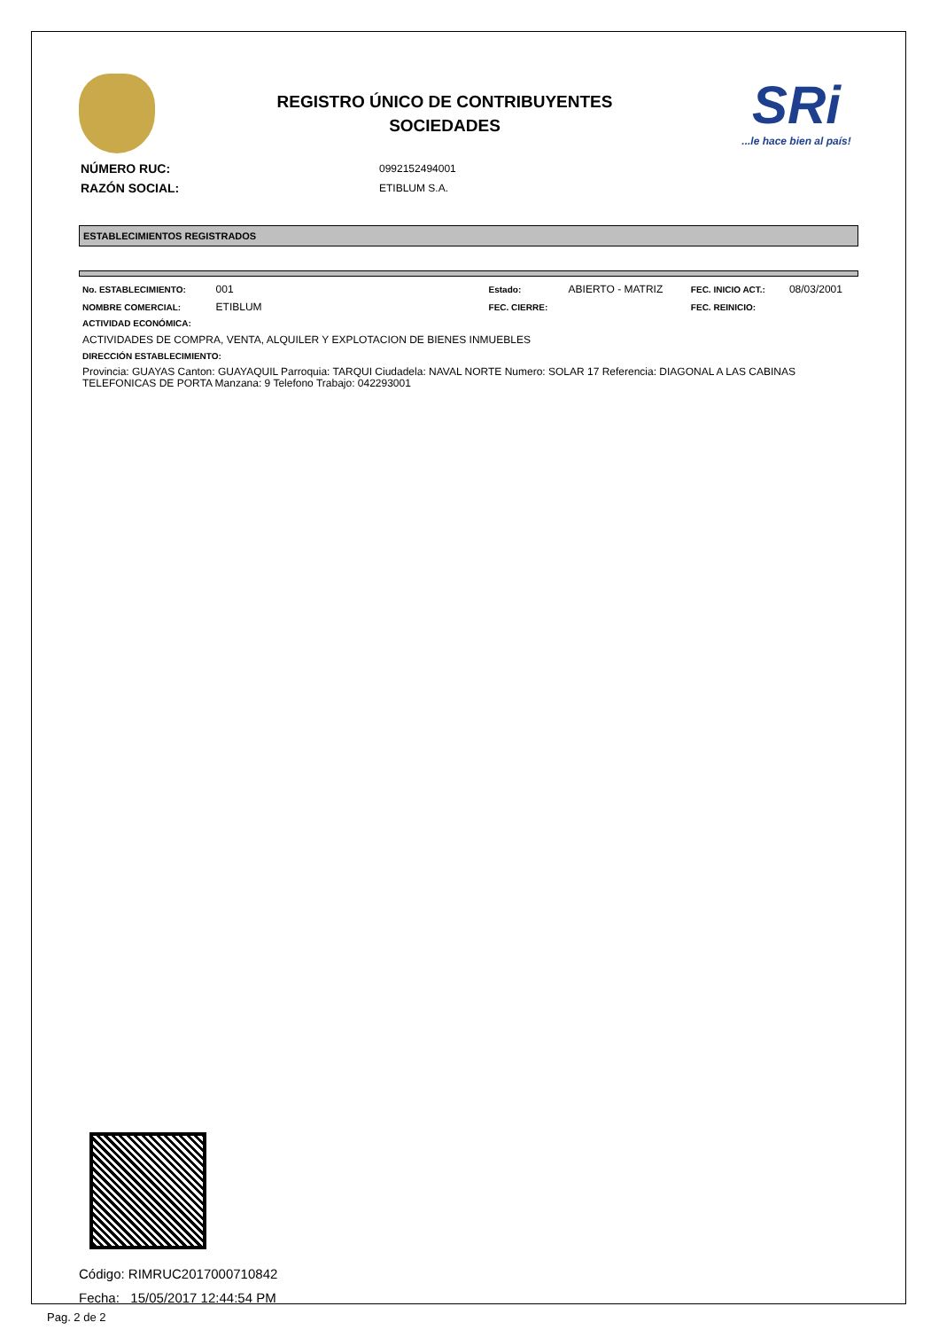REGISTRO ÚNICO DE CONTRIBUYENTES
SOCIEDADES
SRi...le hace bien al país!
| NÚMERO RUC: | 0992152494001 |
| RAZÓN SOCIAL: | ETIBLUM S.A. |
ESTABLECIMIENTOS REGISTRADOS
| No. ESTABLECIMIENTO: | 001 | Estado: | ABIERTO - MATRIZ | FEC. INICIO ACT.: | 08/03/2001 |
| NOMBRE COMERCIAL: | ETIBLUM | FEC. CIERRE: | | FEC. REINICIO: | |
ACTIVIDAD ECONÓMICA:
ACTIVIDADES DE COMPRA, VENTA, ALQUILER Y EXPLOTACION DE BIENES INMUEBLES
DIRECCIÓN ESTABLECIMIENTO:
Provincia: GUAYAS Canton: GUAYAQUIL Parroquia: TARQUI Ciudadela: NAVAL NORTE Numero: SOLAR 17 Referencia: DIAGONAL A LAS CABINAS TELEFONICAS DE PORTA Manzana: 9 Telefono Trabajo: 042293001
Código: RIMRUC2017000710842
Fecha: 15/05/2017 12:44:54 PM
Pag. 2 de 2